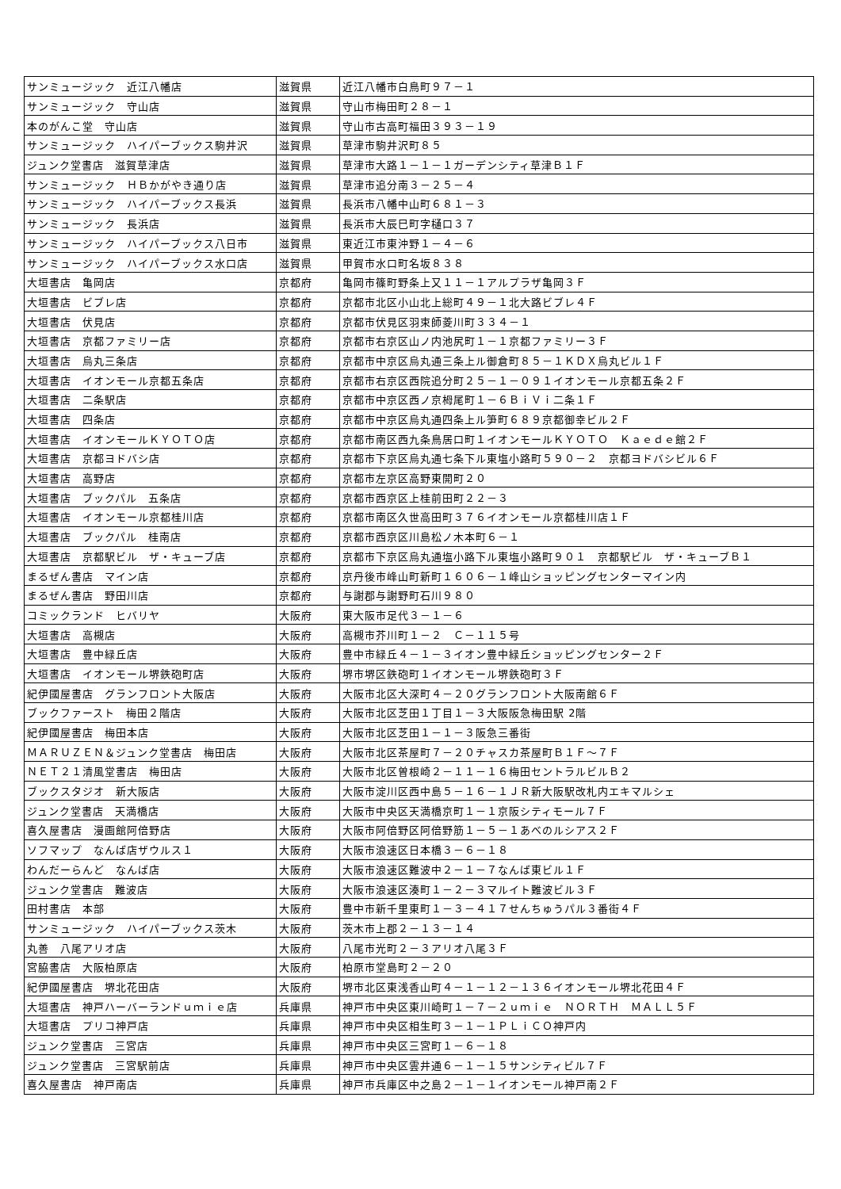| サンミュージック 近江八幡店 | 滋賀県 | 近江八幡市白鳥町９７－１ |
| サンミュージック 守山店 | 滋賀県 | 守山市梅田町２８－１ |
| 本のがんこ堂 守山店 | 滋賀県 | 守山市古高町福田３９３－１９ |
| サンミュージック ハイパーブックス駒井沢 | 滋賀県 | 草津市駒井沢町８５ |
| ジュンク堂書店 滋賀草津店 | 滋賀県 | 草津市大路１－１－１ガーデンシティ草津Ｂ１Ｆ |
| サンミュージック ＨＢかがやき通り店 | 滋賀県 | 草津市追分南３－２５－４ |
| サンミュージック ハイパーブックス長浜 | 滋賀県 | 長浜市八幡中山町６８１－３ |
| サンミュージック 長浜店 | 滋賀県 | 長浜市大辰巳町字樋口３７ |
| サンミュージック ハイパーブックス八日市 | 滋賀県 | 東近江市東沖野１－４－６ |
| サンミュージック ハイパーブックス水口店 | 滋賀県 | 甲賀市水口町名坂８３８ |
| 大垣書店 亀岡店 | 京都府 | 亀岡市篠町野条上又１１－１アルプラザ亀岡３Ｆ |
| 大垣書店 ビブレ店 | 京都府 | 京都市北区小山北上総町４９－１北大路ビブレ４Ｆ |
| 大垣書店 伏見店 | 京都府 | 京都市伏見区羽束師菱川町３３４－１ |
| 大垣書店 京都ファミリー店 | 京都府 | 京都市右京区山ノ内池尻町１－１京都ファミリー３Ｆ |
| 大垣書店 烏丸三条店 | 京都府 | 京都市中京区烏丸通三条上ル御倉町８５－１ＫＤＸ烏丸ビル１Ｆ |
| 大垣書店 イオンモール京都五条店 | 京都府 | 京都市右京区西院追分町２５－１－０９１イオンモール京都五条２Ｆ |
| 大垣書店 二条駅店 | 京都府 | 京都市中京区西ノ京栂尾町１－６ＢｉＶｉ二条１Ｆ |
| 大垣書店 四条店 | 京都府 | 京都市中京区烏丸通四条上ル笋町６８９京都御幸ビル２Ｆ |
| 大垣書店 イオンモールＫＹＯＴＯ店 | 京都府 | 京都市南区西九条鳥居口町１イオンモールＫＹＯＴＯ Ｋａｅｄｅ館２Ｆ |
| 大垣書店 京都ヨドバシ店 | 京都府 | 京都市下京区烏丸通七条下ル東塩小路町５９０－２ 京都ヨドバシビル６Ｆ |
| 大垣書店 高野店 | 京都府 | 京都市左京区高野東開町２０ |
| 大垣書店 ブックパル 五条店 | 京都府 | 京都市西京区上桂前田町２２－３ |
| 大垣書店 イオンモール京都桂川店 | 京都府 | 京都市南区久世高田町３７６イオンモール京都桂川店１Ｆ |
| 大垣書店 ブックパル 桂南店 | 京都府 | 京都市西京区川島松ノ木本町６－１ |
| 大垣書店 京都駅ビル ザ・キューブ店 | 京都府 | 京都市下京区烏丸通塩小路下ル東塩小路町９０１ 京都駅ビル ザ・キューブＢ１ |
| まるぜん書店 マイン店 | 京都府 | 京丹後市峰山町新町１６０６－１峰山ショッピングセンターマイン内 |
| まるぜん書店 野田川店 | 京都府 | 与謝郡与謝野町石川９８０ |
| コミックランド ヒバリヤ | 大阪府 | 東大阪市足代３－１－６ |
| 大垣書店 高槻店 | 大阪府 | 高槻市芥川町１－２ Ｃ－１１５号 |
| 大垣書店 豊中緑丘店 | 大阪府 | 豊中市緑丘４－１－３イオン豊中緑丘ショッピングセンター２Ｆ |
| 大垣書店 イオンモール堺鉄砲町店 | 大阪府 | 堺市堺区鉄砲町１イオンモール堺鉄砲町３Ｆ |
| 紀伊國屋書店 グランフロント大阪店 | 大阪府 | 大阪市北区大深町４－２０グランフロント大阪南館６Ｆ |
| ブックファースト 梅田２階店 | 大阪府 | 大阪市北区芝田１丁目１－３大阪阪急梅田駅 2階 |
| 紀伊國屋書店 梅田本店 | 大阪府 | 大阪市北区芝田１－１－３阪急三番街 |
| ＭＡＲＵＺＥＮ＆ジュンク堂書店 梅田店 | 大阪府 | 大阪市北区茶屋町７－２０チャスカ茶屋町Ｂ１Ｆ～７Ｆ |
| ＮＥＴ２１清風堂書店 梅田店 | 大阪府 | 大阪市北区曽根崎２－１１－１６梅田セントラルビルＢ２ |
| ブックスタジオ 新大阪店 | 大阪府 | 大阪市淀川区西中島５－１６－１ＪＲ新大阪駅改札内エキマルシェ |
| ジュンク堂書店 天満橋店 | 大阪府 | 大阪市中央区天満橋京町１－１京阪シティモール７Ｆ |
| 喜久屋書店 漫画館阿倍野店 | 大阪府 | 大阪市阿倍野区阿倍野筋１－５－１あべのルシアス２Ｆ |
| ソフマップ なんば店ザウルス１ | 大阪府 | 大阪市浪速区日本橋３－６－１８ |
| わんだーらんど なんば店 | 大阪府 | 大阪市浪速区難波中２－１－７なんば東ビル１Ｆ |
| ジュンク堂書店 難波店 | 大阪府 | 大阪市浪速区湊町１－２－３マルイト難波ビル３Ｆ |
| 田村書店 本部 | 大阪府 | 豊中市新千里東町１－３－４１７せんちゅうパル３番街４Ｆ |
| サンミュージック ハイパーブックス茨木 | 大阪府 | 茨木市上郡２－１３－１４ |
| 丸善 八尾アリオ店 | 大阪府 | 八尾市光町２－３アリオ八尾３Ｆ |
| 宮脇書店 大阪柏原店 | 大阪府 | 柏原市堂島町２－２０ |
| 紀伊國屋書店 堺北花田店 | 大阪府 | 堺市北区東浅香山町４－１－１２－１３６イオンモール堺北花田４Ｆ |
| 大垣書店 神戸ハーバーランドｕｍｉｅ店 | 兵庫県 | 神戸市中央区東川崎町１－７－２ｕｍｉｅ ＮＯＲＴＨ ＭＡＬＬ５Ｆ |
| 大垣書店 プリコ神戸店 | 兵庫県 | 神戸市中央区相生町３－１－１ＰＬｉＣＯ神戸内 |
| ジュンク堂書店 三宮店 | 兵庫県 | 神戸市中央区三宮町１－６－１８ |
| ジュンク堂書店 三宮駅前店 | 兵庫県 | 神戸市中央区雲井通６－１－１５サンシティビル７Ｆ |
| 喜久屋書店 神戸南店 | 兵庫県 | 神戸市兵庫区中之島２－１－１イオンモール神戸南２Ｆ |